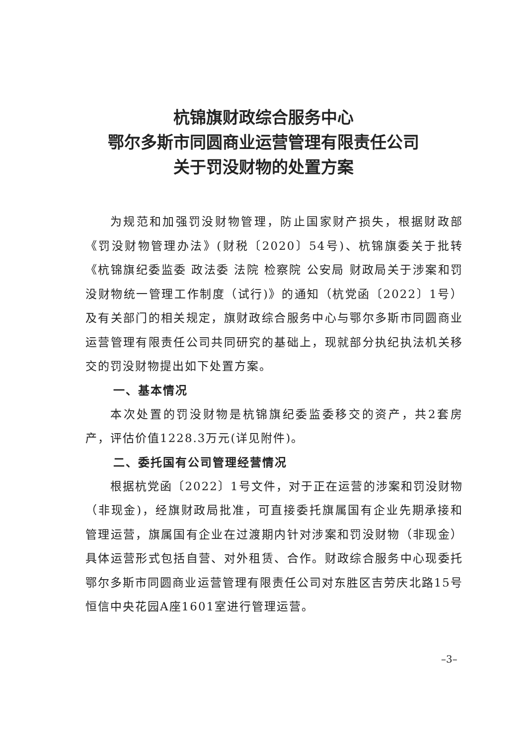杭锦旗财政综合服务中心
鄂尔多斯市同圆商业运营管理有限责任公司
关于罚没财物的处置方案
为规范和加强罚没财物管理，防止国家财产损失，根据财政部《罚没财物管理办法》(财税〔2020〕54号)、杭锦旗委关于批转《杭锦旗纪委监委 政法委 法院 检察院 公安局 财政局关于涉案和罚没财物统一管理工作制度（试行)》的通知（杭党函〔2022〕1号）及有关部门的相关规定，旗财政综合服务中心与鄂尔多斯市同圆商业运营管理有限责任公司共同研究的基础上，现就部分执纪执法机关移交的罚没财物提出如下处置方案。
一、基本情况
本次处置的罚没财物是杭锦旗纪委监委移交的资产，共2套房产，评估价值1228.3万元(详见附件)。
二、委托国有公司管理经营情况
根据杭党函〔2022〕1号文件，对于正在运营的涉案和罚没财物（非现金)，经旗财政局批准，可直接委托旗属国有企业先期承接和管理运营，旗属国有企业在过渡期内针对涉案和罚没财物（非现金）具体运营形式包括自营、对外租赁、合作。财政综合服务中心现委托鄂尔多斯市同圆商业运营管理有限责任公司对东胜区吉劳庆北路15号恒信中央花园A座1601室进行管理运营。
–3–